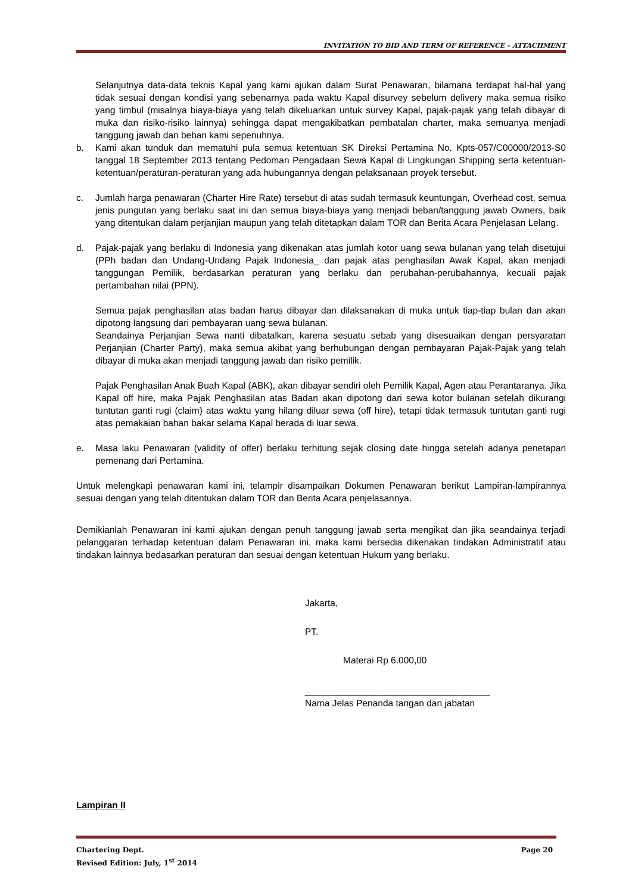INVITATION TO BID AND TERM OF REFERENCE – ATTACHMENT
Selanjutnya data-data teknis Kapal yang kami ajukan dalam Surat Penawaran, bilamana terdapat hal-hal yang tidak sesuai dengan kondisi yang sebenarnya pada waktu Kapal disurvey sebelum delivery maka semua risiko yang timbul (misalnya biaya-biaya yang telah dikeluarkan untuk survey Kapal, pajak-pajak yang telah dibayar di muka dan risiko-risiko lainnya) sehingga dapat mengakibatkan pembatalan charter, maka semuanya menjadi tanggung jawab dan beban kami sepenuhnya.
b. Kami akan tunduk dan mematuhi pula semua ketentuan SK Direksi Pertamina No. Kpts-057/C00000/2013-S0 tanggal 18 September 2013 tentang Pedoman Pengadaan Sewa Kapal di Lingkungan Shipping serta ketentuan-ketentuan/peraturan-peraturan yang ada hubungannya dengan pelaksanaan proyek tersebut.
c. Jumlah harga penawaran (Charter Hire Rate) tersebut di atas sudah termasuk keuntungan, Overhead cost, semua jenis pungutan yang berlaku saat ini dan semua biaya-biaya yang menjadi beban/tanggung jawab Owners, baik yang ditentukan dalam perjanjian maupun yang telah ditetapkan dalam TOR dan Berita Acara Penjelasan Lelang.
d. Pajak-pajak yang berlaku di Indonesia yang dikenakan atas jumlah kotor uang sewa bulanan yang telah disetujui (PPh badan dan Undang-Undang Pajak Indonesia_ dan pajak atas penghasilan Awak Kapal, akan menjadi tanggungan Pemilik, berdasarkan peraturan yang berlaku dan perubahan-perubahannya, kecuali pajak pertambahan nilai (PPN).
Semua pajak penghasilan atas badan harus dibayar dan dilaksanakan di muka untuk tiap-tiap bulan dan akan dipotong langsung dari pembayaran uang sewa bulanan.
Seandainya Perjanjian Sewa nanti dibatalkan, karena sesuatu sebab yang disesuaikan dengan persyaratan Perjanjian (Charter Party), maka semua akibat yang berhubungan dengan pembayaran Pajak-Pajak yang telah dibayar di muka akan menjadi tanggung jawab dan risiko pemilik.
Pajak Penghasilan Anak Buah Kapal (ABK), akan dibayar sendiri oleh Pemilik Kapal, Agen atau Perantaranya. Jika Kapal off hire, maka Pajak Penghasilan atas Badan akan dipotong dari sewa kotor bulanan setelah dikurangi tuntutan ganti rugi (claim) atas waktu yang hilang diluar sewa (off hire), tetapi tidak termasuk tuntutan ganti rugi atas pemakaian bahan bakar selama Kapal berada di luar sewa.
e. Masa laku Penawaran (validity of offer) berlaku terhitung sejak closing date hingga setelah adanya penetapan pemenang dari Pertamina.
Untuk melengkapi penawaran kami ini, telampir disampaikan Dokumen Penawaran berikut Lampiran-lampirannya sesuai dengan yang telah ditentukan dalam TOR dan Berita Acara penjelasannya.
Demikianlah Penawaran ini kami ajukan dengan penuh tanggung jawab serta mengikat dan jika seandainya terjadi pelanggaran terhadap ketentuan dalam Penawaran ini, maka kami bersedia dikenakan tindakan Administratif atau tindakan lainnya bedasarkan peraturan dan sesuai dengan ketentuan Hukum yang berlaku.
Jakarta,
PT.
Materai Rp 6.000,00
____________________________________
Nama Jelas Penanda tangan dan jabatan
Lampiran II
Chartering Dept. Page 20
Revised Edition: July, 1<sup>st</sup> 2014